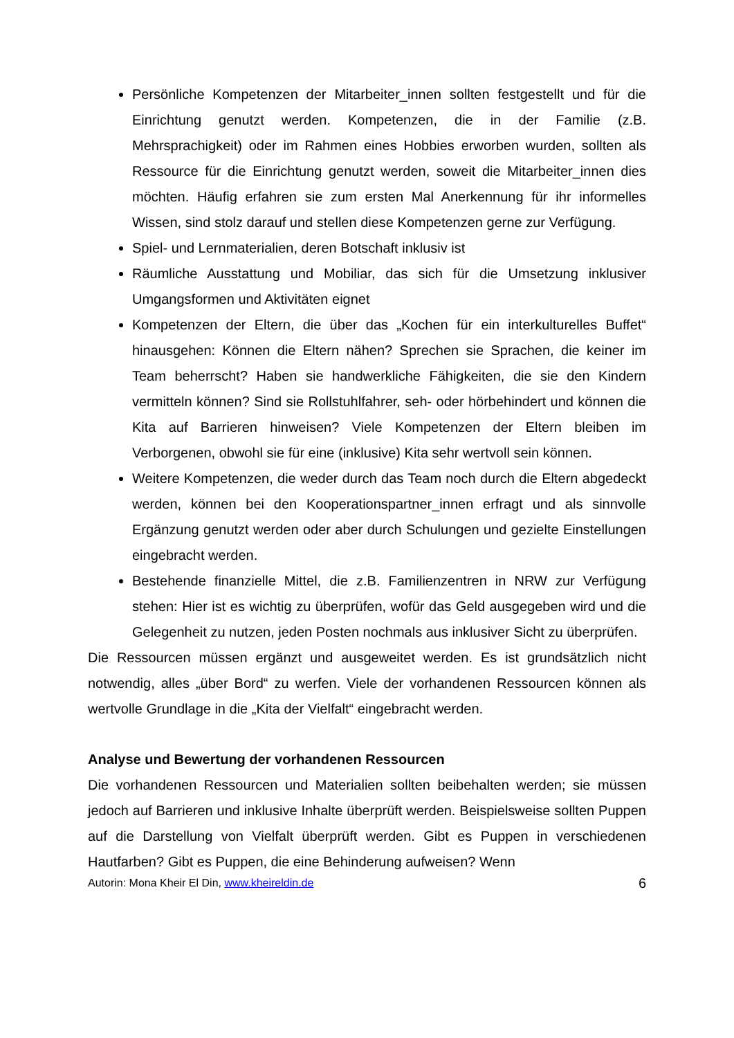Persönliche Kompetenzen der Mitarbeiter_innen sollten festgestellt und für die Einrichtung genutzt werden. Kompetenzen, die in der Familie (z.B. Mehrsprachigkeit) oder im Rahmen eines Hobbies erworben wurden, sollten als Ressource für die Einrichtung genutzt werden, soweit die Mitarbeiter_innen dies möchten. Häufig erfahren sie zum ersten Mal Anerkennung für ihr informelles Wissen, sind stolz darauf und stellen diese Kompetenzen gerne zur Verfügung.
Spiel- und Lernmaterialien, deren Botschaft inklusiv ist
Räumliche Ausstattung und Mobiliar, das sich für die Umsetzung inklusiver Umgangsformen und Aktivitäten eignet
Kompetenzen der Eltern, die über das „Kochen für ein interkulturelles Buffet“ hinausgehen: Können die Eltern nähen? Sprechen sie Sprachen, die keiner im Team beherrscht? Haben sie handwerkliche Fähigkeiten, die sie den Kindern vermitteln können? Sind sie Rollstuhlfahrer, seh- oder hörbehindert und können die Kita auf Barrieren hinweisen? Viele Kompetenzen der Eltern bleiben im Verborgenen, obwohl sie für eine (inklusive) Kita sehr wertvoll sein können.
Weitere Kompetenzen, die weder durch das Team noch durch die Eltern abgedeckt werden, können bei den Kooperationspartner_innen erfragt und als sinnvolle Ergänzung genutzt werden oder aber durch Schulungen und gezielte Einstellungen eingebracht werden.
Bestehende finanzielle Mittel, die z.B. Familienzentren in NRW zur Verfügung stehen: Hier ist es wichtig zu überprüfen, wofür das Geld ausgegeben wird und die Gelegenheit zu nutzen, jeden Posten nochmals aus inklusiver Sicht zu überprüfen.
Die Ressourcen müssen ergänzt und ausgeweitet werden. Es ist grundsätzlich nicht notwendig, alles „über Bord“ zu werfen. Viele der vorhandenen Ressourcen können als wertvolle Grundlage in die „Kita der Vielfalt“ eingebracht werden.
Analyse und Bewertung der vorhandenen Ressourcen
Die vorhandenen Ressourcen und Materialien sollten beibehalten werden; sie müssen jedoch auf Barrieren und inklusive Inhalte überprüft werden. Beispielsweise sollten Puppen auf die Darstellung von Vielfalt überprüft werden. Gibt es Puppen in verschiedenen Hautfarben? Gibt es Puppen, die eine Behinderung aufweisen? Wenn
Autorin: Mona Kheir El Din, www.kheireldin.de 6